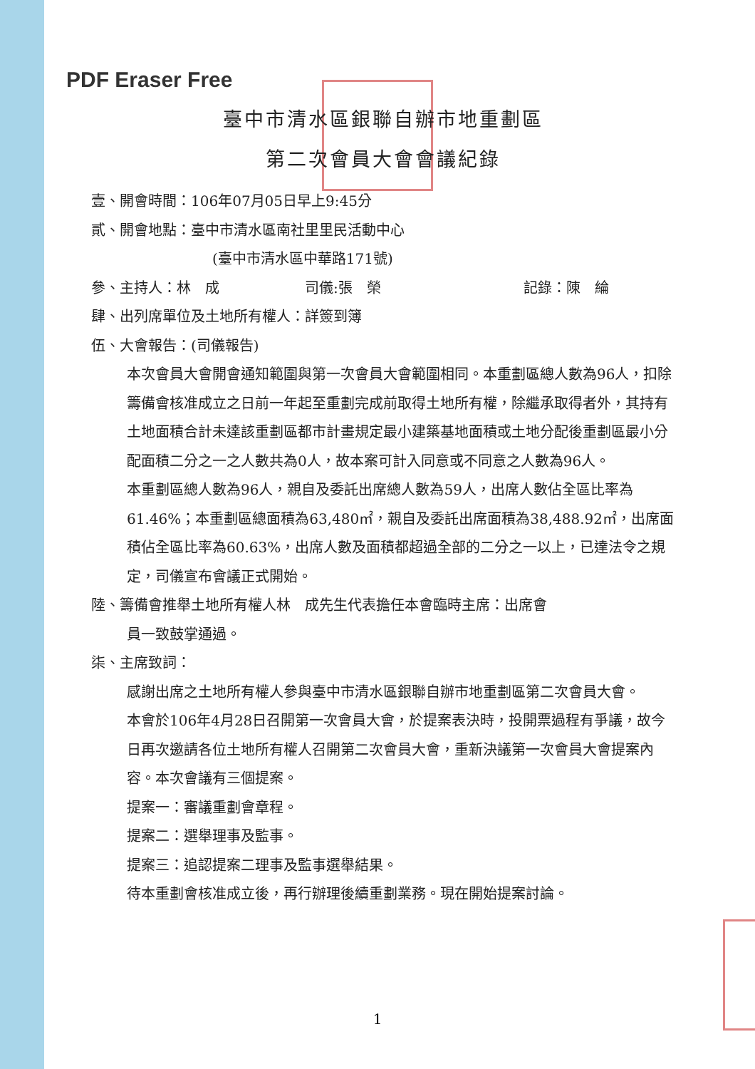PDF Eraser Free
臺中市清水區銀聯自辦市地重劃區
第二次會員大會會議紀錄
壹、開會時間：106年07月05日早上9:45分
貳、開會地點：臺中市清水區南社里里民活動中心
(臺中市清水區中華路171號)
參、主持人：林　成 司儀:張　榮 記錄：陳　綸
肆、出列席單位及土地所有權人：詳簽到簿
伍、大會報告：(司儀報告)
本次會員大會開會通知範圍與第一次會員大會範圍相同。本重劃區總人數為96人，扣除籌備會核准成立之日前一年起至重劃完成前取得土地所有權，除繼承取得者外，其持有土地面積合計未達該重劃區都市計畫規定最小建築基地面積或土地分配後重劃區最小分配面積二分之一之人數共為0人，故本案可計入同意或不同意之人數為96人。
本重劃區總人數為96人，親自及委託出席總人數為59人，出席人數佔全區比率為61.46%；本重劃區總面積為63,480㎡，親自及委託出席面積為38,488.92㎡，出席面積佔全區比率為60.63%，出席人數及面積都超過全部的二分之一以上，已達法令之規定，司儀宣布會議正式開始。
陸、籌備會推舉土地所有權人林　成先生代表擔任本會臨時主席：出席會
員一致鼓掌通過。
柒、主席致詞：
感謝出席之土地所有權人參與臺中市清水區銀聯自辦市地重劃區第二次會員大會。
本會於106年4月28日召開第一次會員大會，於提案表決時，投開票過程有爭議，故今日再次邀請各位土地所有權人召開第二次會員大會，重新決議第一次會員大會提案內容。本次會議有三個提案。
提案一：審議重劃會章程。
提案二：選舉理事及監事。
提案三：追認提案二理事及監事選舉結果。
待本重劃會核准成立後，再行辦理後續重劃業務。現在開始提案討論。
1